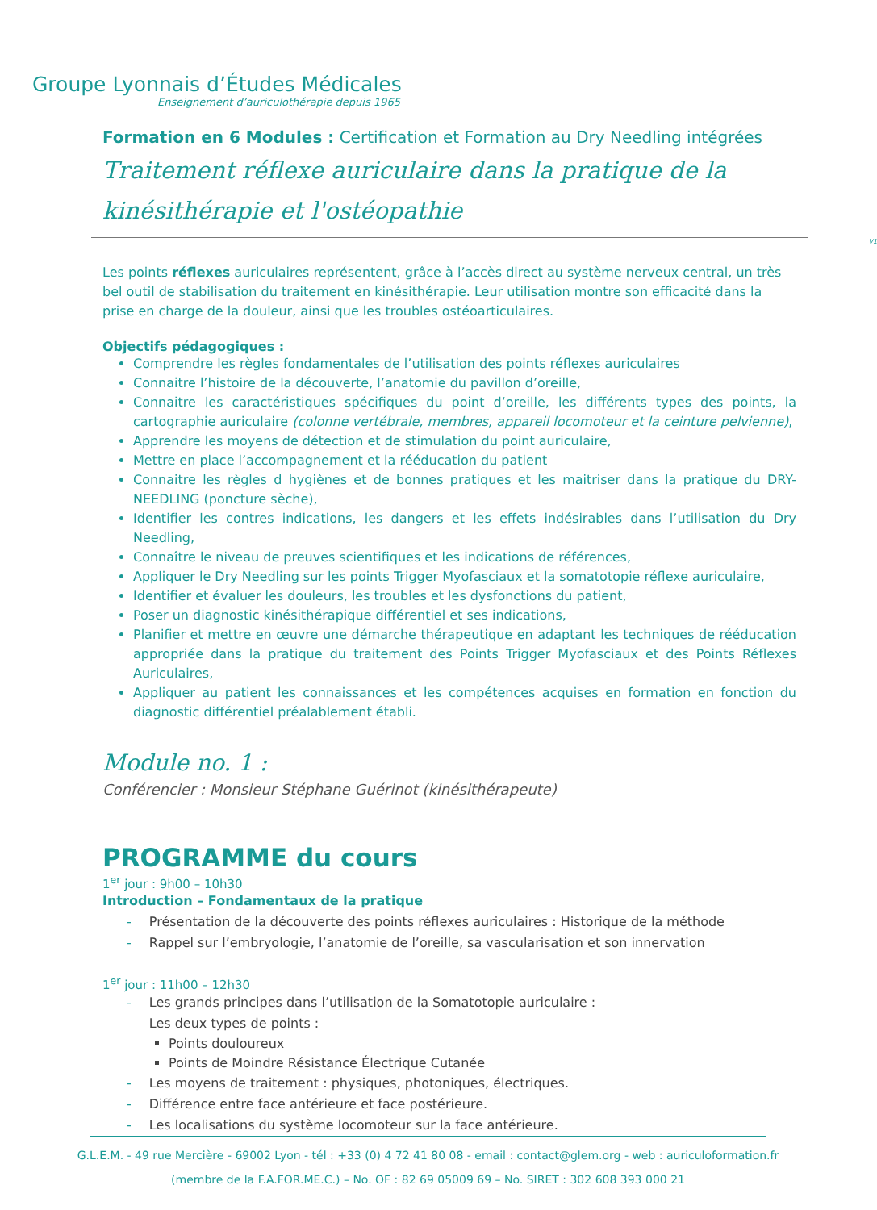Groupe Lyonnais d’Études Médicales
Enseignement d’auriculothérapie depuis 1965
Formation en 6 Modules : Certification et Formation au Dry Needling intégrées
Traitement réflexe auriculaire dans la pratique de la kinésithérapie et l'ostéopathie
V1
Les points réflexes auriculaires représentent, grâce à l’accès direct au système nerveux central, un très bel outil de stabilisation du traitement en kinésithérapie. Leur utilisation montre son efficacité dans la prise en charge de la douleur, ainsi que les troubles ostéoarticulaires.
Objectifs pédagogiques :
Comprendre les règles fondamentales de l’utilisation des points réflexes auriculaires
Connaitre l’histoire de la découverte, l’anatomie du pavillon d’oreille,
Connaitre les caractéristiques spécifiques du point d’oreille, les différents types des points, la cartographie auriculaire (colonne vertébrale, membres, appareil locomoteur et la ceinture pelvienne),
Apprendre les moyens de détection et de stimulation du point auriculaire,
Mettre en place l’accompagnement et la rééducation du patient
Connaitre les règles d hygiènes et de bonnes pratiques et les maitriser dans la pratique du DRY-NEEDLING (poncture sèche),
Identifier les contres indications, les dangers et les effets indésirables dans l’utilisation du Dry Needling,
Connaître le niveau de preuves scientifiques et les indications de références,
Appliquer le Dry Needling sur les points Trigger Myofasciaux et la somatotopie réflexe auriculaire,
Identifier et évaluer les douleurs, les troubles et les dysfonctions du patient,
Poser un diagnostic kinésithérapique différentiel et ses indications,
Planifier et mettre en œuvre une démarche thérapeutique en adaptant les techniques de rééducation appropriée dans la pratique du traitement des Points Trigger Myofasciaux et des Points Réflexes Auriculaires,
Appliquer au patient les connaissances et les compétences acquises en formation en fonction du diagnostic différentiel préalablement établi.
Module no. 1 :
Conférencier : Monsieur Stéphane Guérinot (kinésithérapeute)
PROGRAMME du cours
1<sup>er</sup> jour : 9h00 – 10h30
Introduction – Fondamentaux de la pratique
- Présentation de la découverte des points réflexes auriculaires : Historique de la méthode
- Rappel sur l’embryologie, l’anatomie de l’oreille, sa vascularisation et son innervation
1<sup>er</sup> jour : 11h00 – 12h30
- Les grands principes dans l’utilisation de la Somatotopie auriculaire :
- Les deux types de points :
Points douloureux
Points de Moindre Résistance Électrique Cutanée
- Les moyens de traitement : physiques, photoniques, électriques.
- Différence entre face antérieure et face postérieure.
- Les localisations du système locomoteur sur la face antérieure.
G.L.E.M. - 49 rue Mercière - 69002 Lyon - tél : +33 (0) 4 72 41 80 08 - email : contact@glem.org - web : auriculoformation.fr
(membre de la F.A.FOR.ME.C.) – No. OF : 82 69 05009 69 – No. SIRET : 302 608 393 000 21